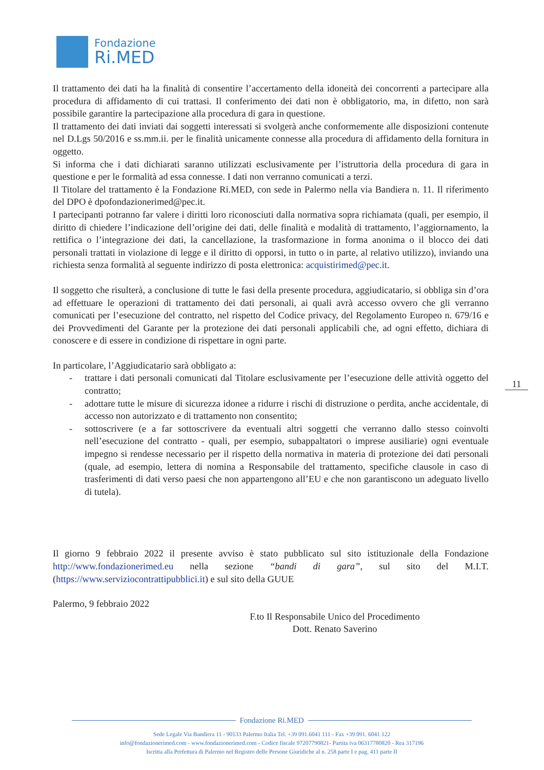Fondazione
Ri.MED
Il trattamento dei dati ha la finalità di consentire l’accertamento della idoneità dei concorrenti a partecipare alla procedura di affidamento di cui trattasi. Il conferimento dei dati non è obbligatorio, ma, in difetto, non sarà possibile garantire la partecipazione alla procedura di gara in questione.
Il trattamento dei dati inviati dai soggetti interessati si svolgerà anche conformemente alle disposizioni contenute nel D.Lgs 50/2016 e ss.mm.ii. per le finalità unicamente connesse alla procedura di affidamento della fornitura in oggetto.
Si informa che i dati dichiarati saranno utilizzati esclusivamente per l’istruttoria della procedura di gara in questione e per le formalità ad essa connesse. I dati non verranno comunicati a terzi.
Il Titolare del trattamento è la Fondazione Ri.MED, con sede in Palermo nella via Bandiera n. 11. Il riferimento del DPO è dpofondazionerimed@pec.it.
I partecipanti potranno far valere i diritti loro riconosciuti dalla normativa sopra richiamata (quali, per esempio, il diritto di chiedere l’indicazione dell’origine dei dati, delle finalità e modalità di trattamento, l’aggiornamento, la rettifica o l’integrazione dei dati, la cancellazione, la trasformazione in forma anonima o il blocco dei dati personali trattati in violazione di legge e il diritto di opporsi, in tutto o in parte, al relativo utilizzo), inviando una richiesta senza formalità al seguente indirizzo di posta elettronica: acquistirimed@pec.it.
Il soggetto che risulterà, a conclusione di tutte le fasi della presente procedura, aggiudicatario, si obbliga sin d’ora ad effettuare le operazioni di trattamento dei dati personali, ai quali avrà accesso ovvero che gli verranno comunicati per l’esecuzione del contratto, nel rispetto del Codice privacy, del Regolamento Europeo n. 679/16 e dei Provvedimenti del Garante per la protezione dei dati personali applicabili che, ad ogni effetto, dichiara di conoscere e di essere in condizione di rispettare in ogni parte.
In particolare, l’Aggiudicatario sarà obbligato a:
- trattare i dati personali comunicati dal Titolare esclusivamente per l’esecuzione delle attività oggetto del contratto;
- adottare tutte le misure di sicurezza idonee a ridurre i rischi di distruzione o perdita, anche accidentale, di accesso non autorizzato e di trattamento non consentito;
- sottoscrivere (e a far sottoscrivere da eventuali altri soggetti che verranno dallo stesso coinvolti nell’esecuzione del contratto - quali, per esempio, subappaltatori o imprese ausiliarie) ogni eventuale impegno si rendesse necessario per il rispetto della normativa in materia di protezione dei dati personali (quale, ad esempio, lettera di nomina a Responsabile del trattamento, specifiche clausole in caso di trasferimenti di dati verso paesi che non appartengono all’EU e che non garantiscono un adeguato livello di tutela).
Il giorno 9 febbraio 2022 il presente avviso è stato pubblicato sul sito istituzionale della Fondazione http://www.fondazionerimed.eu nella sezione “bandi di gara”, sul sito del M.I.T. (https://www.serviziocontrattipubblici.it) e sul sito della GUUE
Palermo, 9 febbraio 2022
F.to Il Responsabile Unico del Procedimento
Dott. Renato Saverino
11
Fondazione Ri.MED
Sede Legale Via Bandiera 11 - 90133 Palermo Italia Tel. +39 091.6041 111 - Fax +39 091. 6041 122
info@fondazionerimed.com - www.fondazionerimed.com - Codice fiscale 97207790821- Partita iva 06317780820 - Rea 317196
Iscritta alla Prefettura di Palermo nel Registro delle Persone Giuridiche al n. 258 parte I e pag. 411 parte II